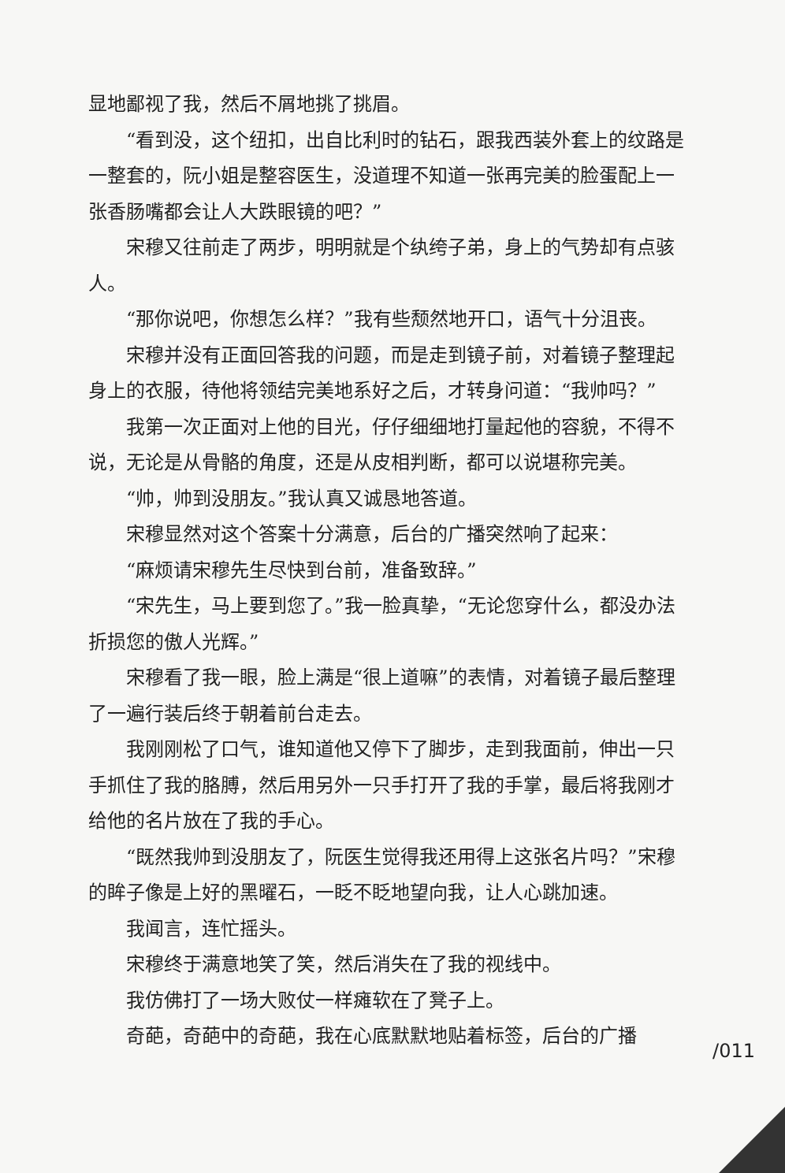显地鄙视了我，然后不屑地挑了挑眉。
“看到没，这个纽扣，出自比利时的钻石，跟我西装外套上的纹路是一整套的，阮小姐是整容医生，没道理不知道一张再完美的脸蛋配上一张香肠嘴都会让人大跌眼镜的吧？”
宋穆又往前走了两步，明明就是个纨绔子弟，身上的气势却有点骇人。
“那你说吧，你想怎么样？”我有些颓然地开口，语气十分沮丧。
宋穆并没有正面回答我的问题，而是走到镜子前，对着镜子整理起身上的衣服，待他将领结完美地系好之后，才转身问道：“我帅吗？”
我第一次正面对上他的目光，仔仔细细地打量起他的容貌，不得不说，无论是从骨骼的角度，还是从皮相判断，都可以说堪称完美。
“帅，帅到没朋友。”我认真又诚恳地答道。
宋穆显然对这个答案十分满意，后台的广播突然响了起来：
“麻烦请宋穆先生尽快到台前，准备致辞。”
“宋先生，马上要到您了。”我一脸真挚，“无论您穿什么，都没办法折损您的傲人光辉。”
宋穆看了我一眼，脸上满是“很上道嘛”的表情，对着镜子最后整理了一遍行装后终于朝着前台走去。
我刚刚松了口气，谁知道他又停下了脚步，走到我面前，伸出一只手抓住了我的胳膊，然后用另外一只手打开了我的手掌，最后将我刚才给他的名片放在了我的手心。
“既然我帅到没朋友了，阮医生觉得我还用得上这张名片吗？”宋穆的眸子像是上好的黑曜石，一眨不眨地望向我，让人心跳加速。
我闻言，连忙摇头。
宋穆终于满意地笑了笑，然后消失在了我的视线中。
我仿佛打了一场大败仗一样瘫软在了凳子上。
奇葩，奇葩中的奇葩，我在心底默默地贴着标签，后台的广播
/011